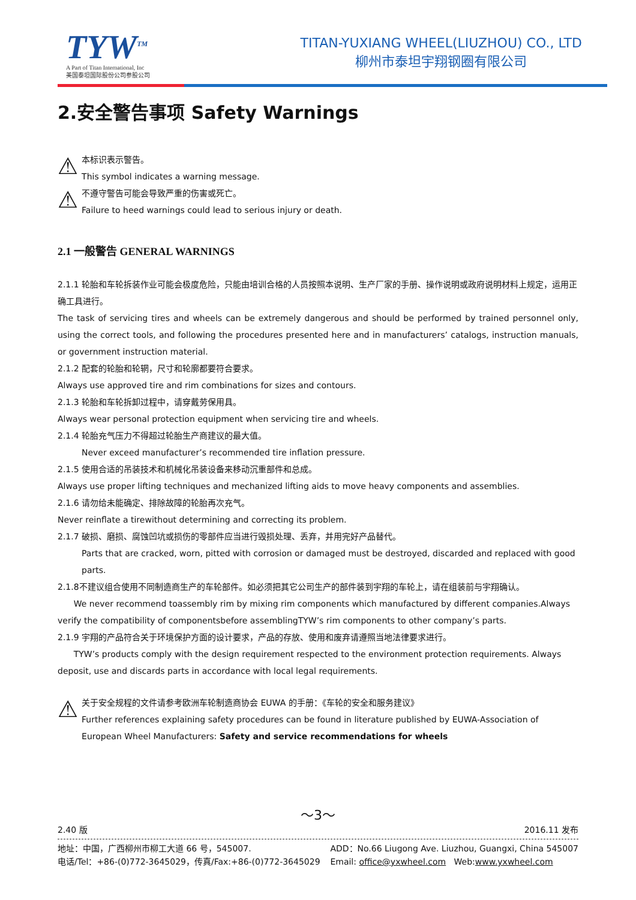TYW<sup>TM</sup>
A Part of Titan International, Inc
美国泰坦国际股份公司参股公司
TITAN-YUXIANG WHEEL(LIUZHOU) CO., LTD
柳州市泰坦宇翔钢圈有限公司
2.安全警告事项 Safety Warnings
⚠
本标识表示警告。
This symbol indicates a warning message.
⚠
不遵守警告可能会导致严重的伤害或死亡。
Failure to heed warnings could lead to serious injury or death.
2.1 一般警告 GENERAL WARNINGS
2.1.1 轮胎和车轮拆装作业可能会极度危险，只能由培训合格的人员按照本说明、生产厂家的手册、操作说明或政府说明材料上规定，运用正确工具进行。
The task of servicing tires and wheels can be extremely dangerous and should be performed by trained personnel only, using the correct tools, and following the procedures presented here and in manufacturers’ catalogs, instruction manuals, or government instruction material.
2.1.2 配套的轮胎和轮辋，尺寸和轮廓都要符合要求。
Always use approved tire and rim combinations for sizes and contours.
2.1.3 轮胎和车轮拆卸过程中，请穿戴劳保用具。
Always wear personal protection equipment when servicing tire and wheels.
2.1.4 轮胎充气压力不得超过轮胎生产商建议的最大值。
Never exceed manufacturer’s recommended tire inflation pressure.
2.1.5 使用合适的吊装技术和机械化吊装设备来移动沉重部件和总成。
Always use proper lifting techniques and mechanized lifting aids to move heavy components and assemblies.
2.1.6 请勿给未能确定、排除故障的轮胎再次充气。
Never reinflate a tirewithout determining and correcting its problem.
2.1.7 破损、磨损、腐蚀凹坑或损伤的零部件应当进行毁损处理、丢弃，并用完好产品替代。
Parts that are cracked, worn, pitted with corrosion or damaged must be destroyed, discarded and replaced with good parts.
2.1.8不建议组合使用不同制造商生产的车轮部件。如必须把其它公司生产的部件装到宇翔的车轮上，请在组装前与宇翔确认。
We never recommend toassembly rim by mixing rim components which manufactured by different companies.Always verify the compatibility of componentsbefore assemblingTYW’s rim components to other company’s parts.
2.1.9 宇翔的产品符合关于环境保护方面的设计要求，产品的存放、使用和废弃请遵照当地法律要求进行。
TYW’s products comply with the design requirement respected to the environment protection requirements. Always deposit, use and discards parts in accordance with local legal requirements.
⚠
关于安全规程的文件请参考欧洲车轮制造商协会 EUWA 的手册：《车轮的安全和服务建议》
Further references explaining safety procedures can be found in literature published by EUWA-Association of European Wheel Manufacturers: Safety and service recommendations for wheels
～3～
2.40 版 2016.11 发布
地址：中国，广西柳州市柳工大道 66 号，545007.
电话/Tel：+86-(0)772-3645029，传真/Fax:+86-(0)772-3645029 ADD：No.66 Liugong Ave. Liuzhou, Guangxi, China 545007
Email: office@yxwheel.com Web:www.yxwheel.com